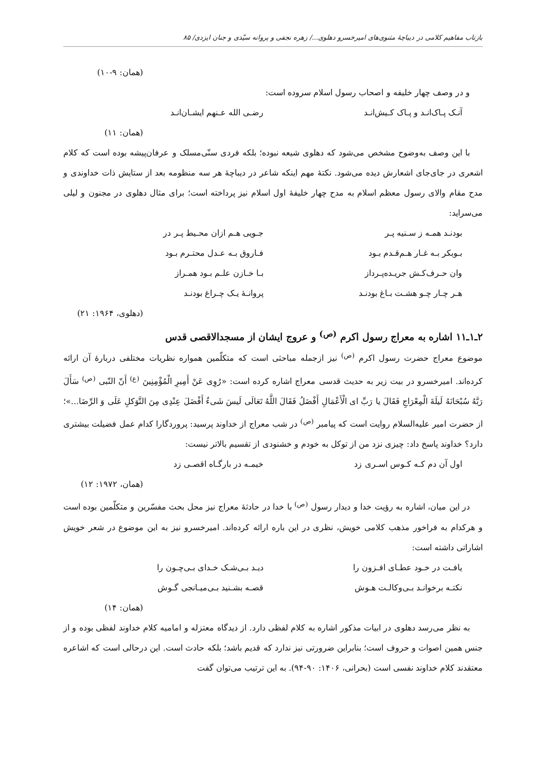بازتاب مفاهیم کلامی در دیباچهٔ مثنوی‌های امیرخسرو دهلوی.../ زهره نجفی و پروانه سیّدی و جنان ایزدی/ ۸۵
(همان: ۹-۱۰)
و در وصف چهار خلیفه و اصحاب رسول اسلام سروده است:
آنـک پـاک‌انـد و پـاک کـیش‌انـد رضـی الله عـنهم ایشـان‌انـد
(همان: ۱۱)
با این وصف به‌وضوح مشخص می‌شود که دهلوی شیعه نبوده؛ بلکه فردی سنّی‌مسلک و عرفان‌پیشه بوده است که کلام اشعری در جای‌جای اشعارش دیده می‌شود. نکتهٔ مهم اینکه شاعر در دیباچهٔ هر سه منظومه بعد از ستایش ذات خداوندی و مدح مقام والای رسول معظم اسلام به مدح چهار خلیفهٔ اول اسلام نیز پرداخته است؛ برای مثال دهلوی در مجنون و لیلی می‌سراید:
بودنـد همـه ز سـنیه پـر جـویی هـم ازان محـیط پـر در
بـوبکر بـه غـار هـم‌قـدم بـود فـاروق بـه عـدل محتـرم بـود
وان حـرف‌کـش جریـده‌پـرداز بـا خـازن علـم بـود همـراز
هـر چـار چـو هشـت بـاغ بودنـد پروانـهٔ یـک چـراغ بودنـد
(دهلوی، ۱۹۶۴: ۲۱)
۲ـ۱ـ۱۱ اشاره به معراج رسول اکرم <sup>(ص)</sup> و عروج ایشان از مسجدالاقصی قدس
موضوع معراج حضرت رسول اکرم <sup>(ص)</sup> نیز ازجمله مباحثی است که متکلّمین همواره نظریات مختلفی دربارهٔ آن ارائه کرده‌اند. امیرخسرو در بیت زیر به حدیث قدسی معراج اشاره کرده است: «رُوِی عَنْ أَمِیرِ الْمُؤْمِنِینَ <sup>(ع)</sup> أَنّ النّبی <sup>(ص)</sup> سَأَلَ رَبَّهُ سُبْحَانَهُ لَیلَةَ الْمِعْرَاجِ فَقَالَ یا رَبِّ ای الْأَعْمَالِ أَفْضَلُ فَقَالَ اللَّهُ تَعَالَی لَیسَ شَیءٌ أَفْضَلَ عِنْدِی مِنَ التَّوَکلِ عَلَی وَ الرِّضَا...»؛ از حضرت امیر علیه‌السلام روایت است که پیامبر <sup>(ص)</sup> در شب معراج از خداوند پرسید: پروردگارا کدام عمل فضیلت بیشتری دارد؟ خداوند پاسخ داد: چیزی نزد من از توکل به خودم و خشنودی از تقسیم بالاتر نیست:
اول آن دم کـه کـوس اسـری زد خیمـه در بارگـاه اقصـی زد
(همان، ۱۹۷۲: ۱۲)
در این میان، اشاره به رؤیت خدا و دیدار رسول <sup>(ص)</sup> با خدا در حادثهٔ معراج نیز محل بحث مفسّرین و متکلّمین بوده است و هرکدام به فراخور مذهب کلامی خویش، نظری در این باره ارائه کرده‌اند. امیرخسرو نیز به این موضوع در شعر خویش اشاراتی داشته است:
یافـت در خـود عطـای افـزون را دیـد بـی‌شـک خـدای بـی‌چـون را
نکتـه برخوانـد بـی‌وکالـت هـوش قصـه بشـنید بـی‌میـانجی گـوش
(همان: ۱۴)
به نظر می‌رسد دهلوی در ابیات مذکور اشاره به کلام لفظی دارد. از دیدگاه معتزله و امامیه کلام خداوند لفظی بوده و از جنس همین اصوات و حروف است؛ بنابراین ضرورتی نیز ندارد که قدیم باشد؛ بلکه حادث است. این درحالی است که اشاعره معتقدند کلام خداوند نفسی است (بحرانی، ۱۴۰۶: ۹۰-۹۴). به این ترتیب می‌توان گفت